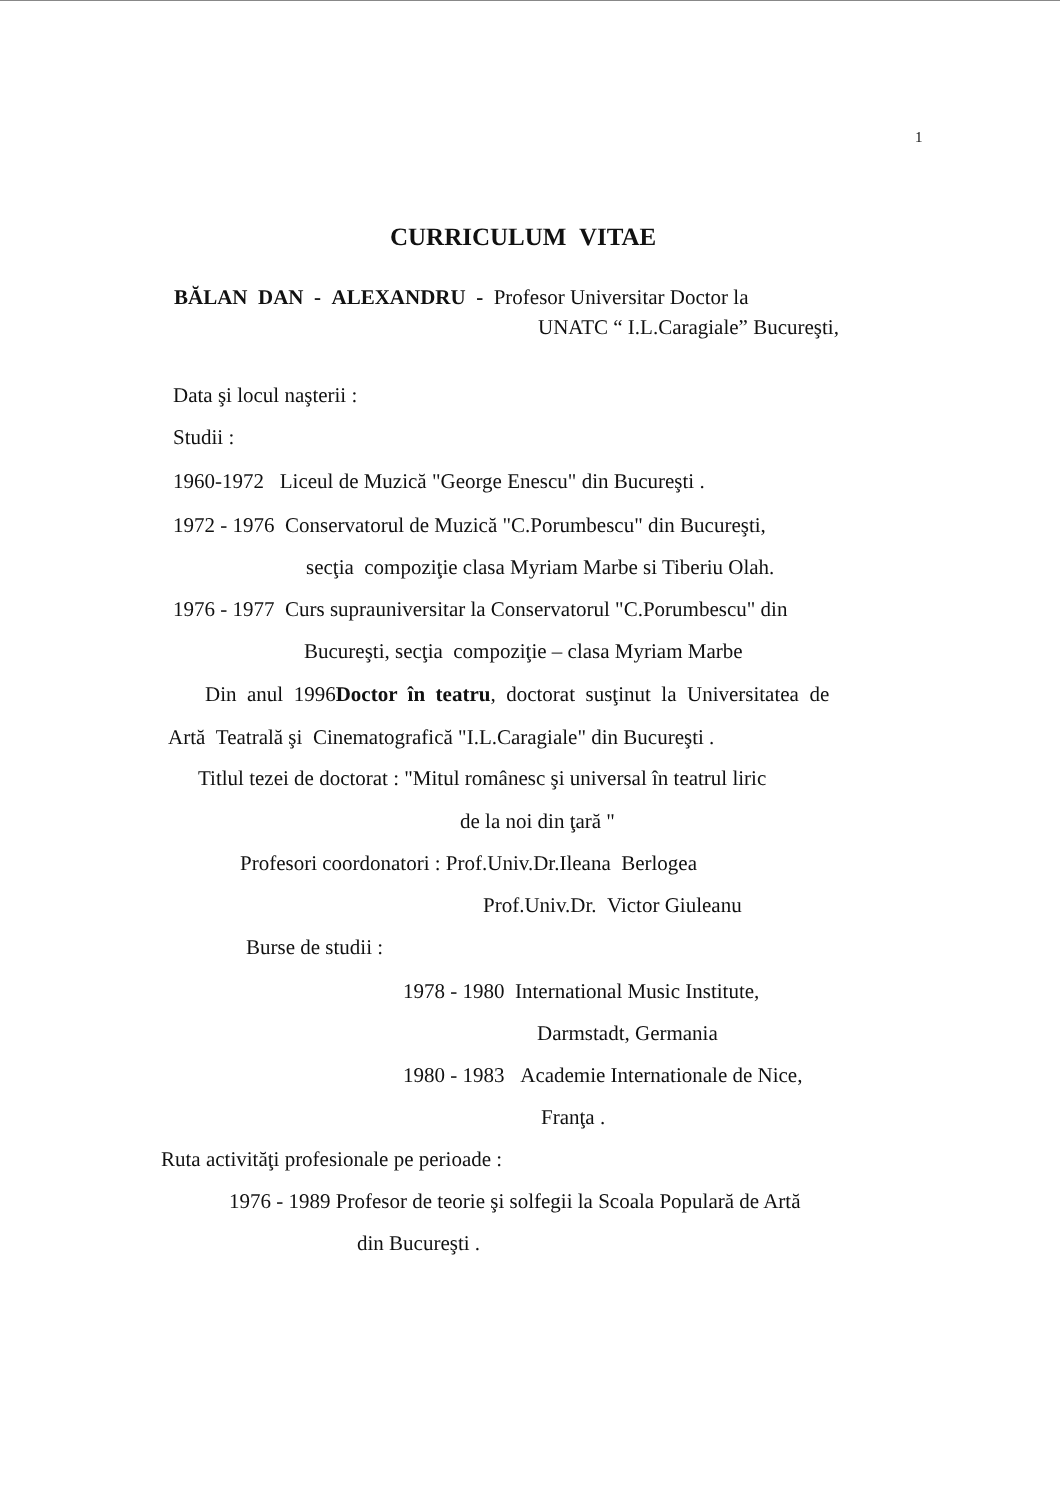1
CURRICULUM VITAE
BĂLAN DAN - ALEXANDRU - Profesor Universitar Doctor la
UNATC “ I.L.Caragiale” Bucureşti,
Data şi locul naşterii :
Studii :
1960-1972 Liceul de Muzică "George Enescu" din Bucureşti .
1972 - 1976 Conservatorul de Muzică "C.Porumbescu" din Bucureşti,
secţia compoziţie clasa Myriam Marbe si Tiberiu Olah.
1976 - 1977 Curs suprauniversitar la Conservatorul "C.Porumbescu" din
Bucureşti, secţia compoziţie – clasa Myriam Marbe
Din anul 1996Doctor în teatru, doctorat susţinut la Universitatea de
Artă Teatrală şi Cinematografică "I.L.Caragiale" din Bucureşti .
Titlul tezei de doctorat : "Mitul românesc şi universal în teatrul liric
de la noi din ţară "
Profesori coordonatori : Prof.Univ.Dr.Ileana Berlogea
Prof.Univ.Dr. Victor Giuleanu
Burse de studii :
1978 - 1980 International Music Institute,
Darmstadt, Germania
1980 - 1983 Academie Internationale de Nice,
Franţa .
Ruta activităţi profesionale pe perioade :
1976 - 1989 Profesor de teorie şi solfegii la Scoala Populară de Artă
din Bucureşti .